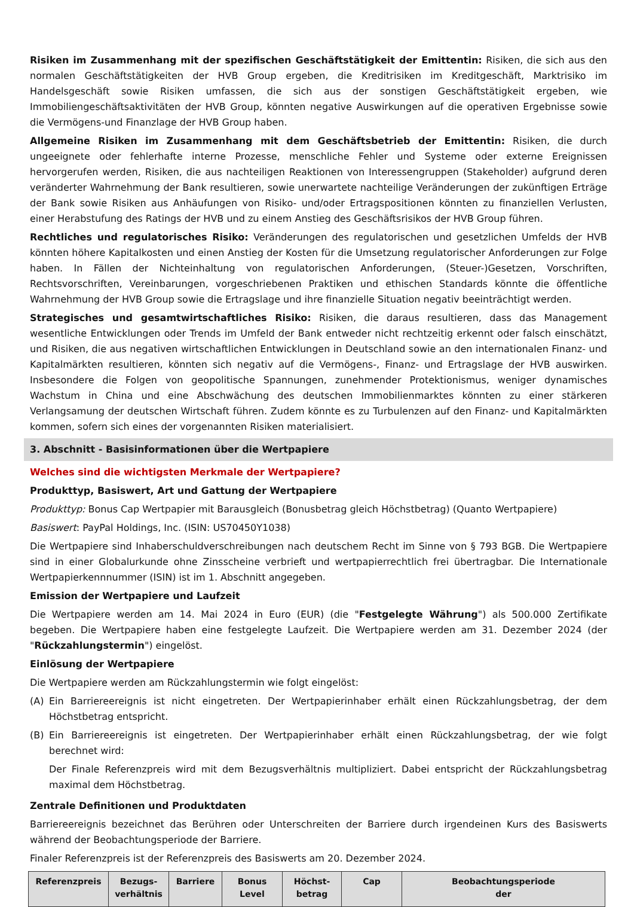Risiken im Zusammenhang mit der spezifischen Geschäftstätigkeit der Emittentin: Risiken, die sich aus den normalen Geschäftstätigkeiten der HVB Group ergeben, die Kreditrisiken im Kreditgeschäft, Marktrisiko im Handelsgeschäft sowie Risiken umfassen, die sich aus der sonstigen Geschäftstätigkeit ergeben, wie Immobiliengeschäftsaktivitäten der HVB Group, könnten negative Auswirkungen auf die operativen Ergebnisse sowie die Vermögens-und Finanzlage der HVB Group haben.
Allgemeine Risiken im Zusammenhang mit dem Geschäftsbetrieb der Emittentin: Risiken, die durch ungeeignete oder fehlerhafte interne Prozesse, menschliche Fehler und Systeme oder externe Ereignissen hervorgerufen werden, Risiken, die aus nachteiligen Reaktionen von Interessengruppen (Stakeholder) aufgrund deren veränderter Wahrnehmung der Bank resultieren, sowie unerwartete nachteilige Veränderungen der zukünftigen Erträge der Bank sowie Risiken aus Anhäufungen von Risiko- und/oder Ertragspositionen könnten zu finanziellen Verlusten, einer Herabstufung des Ratings der HVB und zu einem Anstieg des Geschäftsrisikos der HVB Group führen.
Rechtliches und regulatorisches Risiko: Veränderungen des regulatorischen und gesetzlichen Umfelds der HVB könnten höhere Kapitalkosten und einen Anstieg der Kosten für die Umsetzung regulatorischer Anforderungen zur Folge haben. In Fällen der Nichteinhaltung von regulatorischen Anforderungen, (Steuer-)Gesetzen, Vorschriften, Rechtsvorschriften, Vereinbarungen, vorgeschriebenen Praktiken und ethischen Standards könnte die öffentliche Wahrnehmung der HVB Group sowie die Ertragslage und ihre finanzielle Situation negativ beeinträchtigt werden.
Strategisches und gesamtwirtschaftliches Risiko: Risiken, die daraus resultieren, dass das Management wesentliche Entwicklungen oder Trends im Umfeld der Bank entweder nicht rechtzeitig erkennt oder falsch einschätzt, und Risiken, die aus negativen wirtschaftlichen Entwicklungen in Deutschland sowie an den internationalen Finanz- und Kapitalmärkten resultieren, könnten sich negativ auf die Vermögens-, Finanz- und Ertragslage der HVB auswirken. Insbesondere die Folgen von geopolitische Spannungen, zunehmender Protektionismus, weniger dynamisches Wachstum in China und eine Abschwächung des deutschen Immobilienmarktes könnten zu einer stärkeren Verlangsamung der deutschen Wirtschaft führen. Zudem könnte es zu Turbulenzen auf den Finanz- und Kapitalmärkten kommen, sofern sich eines der vorgenannten Risiken materialisiert.
3. Abschnitt - Basisinformationen über die Wertpapiere
Welches sind die wichtigsten Merkmale der Wertpapiere?
Produkttyp, Basiswert, Art und Gattung der Wertpapiere
Produkttyp: Bonus Cap Wertpapier mit Barausgleich (Bonusbetrag gleich Höchstbetrag) (Quanto Wertpapiere)
Basiswert: PayPal Holdings, Inc. (ISIN: US70450Y1038)
Die Wertpapiere sind Inhaberschuldverschreibungen nach deutschem Recht im Sinne von § 793 BGB. Die Wertpapiere sind in einer Globalurkunde ohne Zinsscheine verbrieft und wertpapierrechtlich frei übertragbar. Die Internationale Wertpapierkennnummer (ISIN) ist im 1. Abschnitt angegeben.
Emission der Wertpapiere und Laufzeit
Die Wertpapiere werden am 14. Mai 2024 in Euro (EUR) (die "Festgelegte Währung") als 500.000 Zertifikate begeben. Die Wertpapiere haben eine festgelegte Laufzeit. Die Wertpapiere werden am 31. Dezember 2024 (der "Rückzahlungstermin") eingelöst.
Einlösung der Wertpapiere
Die Wertpapiere werden am Rückzahlungstermin wie folgt eingelöst:
(A) Ein Barriereereignis ist nicht eingetreten. Der Wertpapierinhaber erhält einen Rückzahlungsbetrag, der dem Höchstbetrag entspricht.
(B) Ein Barriereereignis ist eingetreten. Der Wertpapierinhaber erhält einen Rückzahlungsbetrag, der wie folgt berechnet wird:
Der Finale Referenzpreis wird mit dem Bezugsverhältnis multipliziert. Dabei entspricht der Rückzahlungsbetrag maximal dem Höchstbetrag.
Zentrale Definitionen und Produktdaten
Barriereereignis bezeichnet das Berühren oder Unterschreiten der Barriere durch irgendeinen Kurs des Basiswerts während der Beobachtungsperiode der Barriere.
Finaler Referenzpreis ist der Referenzpreis des Basiswerts am 20. Dezember 2024.
| Referenzpreis | Bezugs- verhältnis | Barriere | Bonus Level | Höchst- betrag | Cap | Beobachtungsperiode der |
| --- | --- | --- | --- | --- | --- | --- |